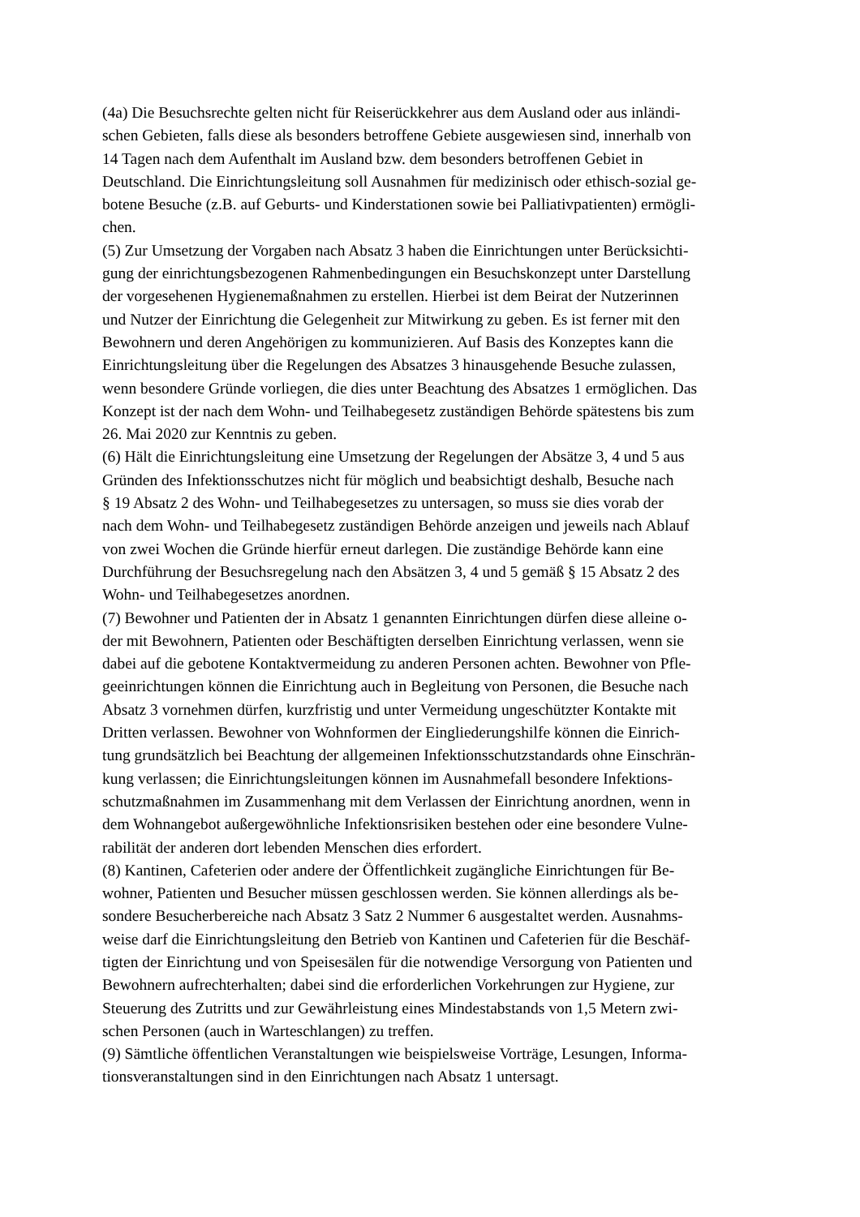(4a) Die Besuchsrechte gelten nicht für Reiserückkehrer aus dem Ausland oder aus inländi-
schen Gebieten, falls diese als besonders betroffene Gebiete ausgewiesen sind, innerhalb von
14 Tagen nach dem Aufenthalt im Ausland bzw. dem besonders betroffenen Gebiet in
Deutschland. Die Einrichtungsleitung soll Ausnahmen für medizinisch oder ethisch-sozial ge-
botene Besuche (z.B. auf Geburts- und Kinderstationen sowie bei Palliativpatienten) ermögli-
chen.
(5) Zur Umsetzung der Vorgaben nach Absatz 3 haben die Einrichtungen unter Berücksichti-
gung der einrichtungsbezogenen Rahmenbedingungen ein Besuchskonzept unter Darstellung
der vorgesehenen Hygienemaßnahmen zu erstellen. Hierbei ist dem Beirat der Nutzerinnen
und Nutzer der Einrichtung die Gelegenheit zur Mitwirkung zu geben. Es ist ferner mit den
Bewohnern und deren Angehörigen zu kommunizieren. Auf Basis des Konzeptes kann die
Einrichtungsleitung über die Regelungen des Absatzes 3 hinausgehende Besuche zulassen,
wenn besondere Gründe vorliegen, die dies unter Beachtung des Absatzes 1 ermöglichen. Das
Konzept ist der nach dem Wohn- und Teilhabegesetz zuständigen Behörde spätestens bis zum
26. Mai 2020 zur Kenntnis zu geben.
(6) Hält die Einrichtungsleitung eine Umsetzung der Regelungen der Absätze 3, 4 und 5 aus
Gründen des Infektionsschutzes nicht für möglich und beabsichtigt deshalb, Besuche nach
§ 19 Absatz 2 des Wohn- und Teilhabegesetzes zu untersagen, so muss sie dies vorab der
nach dem Wohn- und Teilhabegesetz zuständigen Behörde anzeigen und jeweils nach Ablauf
von zwei Wochen die Gründe hierfür erneut darlegen. Die zuständige Behörde kann eine
Durchführung der Besuchsregelung nach den Absätzen 3, 4 und 5 gemäß § 15 Absatz 2 des
Wohn- und Teilhabegesetzes anordnen.
(7) Bewohner und Patienten der in Absatz 1 genannten Einrichtungen dürfen diese alleine o-
der mit Bewohnern, Patienten oder Beschäftigten derselben Einrichtung verlassen, wenn sie
dabei auf die gebotene Kontaktvermeidung zu anderen Personen achten. Bewohner von Pfle-
geeinrichtungen können die Einrichtung auch in Begleitung von Personen, die Besuche nach
Absatz 3 vornehmen dürfen, kurzfristig und unter Vermeidung ungeschützter Kontakte mit
Dritten verlassen. Bewohner von Wohnformen der Eingliederungshilfe können die Einrich-
tung grundsätzlich bei Beachtung der allgemeinen Infektionsschutzstandards ohne Einschrän-
kung verlassen; die Einrichtungsleitungen können im Ausnahmefall besondere Infektions-
schutzmaßnahmen im Zusammenhang mit dem Verlassen der Einrichtung anordnen, wenn in
dem Wohnangebot außergewöhnliche Infektionsrisiken bestehen oder eine besondere Vulne-
rabilität der anderen dort lebenden Menschen dies erfordert.
(8) Kantinen, Cafeterien oder andere der Öffentlichkeit zugängliche Einrichtungen für Be-
wohner, Patienten und Besucher müssen geschlossen werden. Sie können allerdings als be-
sondere Besucherbereiche nach Absatz 3 Satz 2 Nummer 6 ausgestaltet werden. Ausnahms-
weise darf die Einrichtungsleitung den Betrieb von Kantinen und Cafeterien für die Beschäf-
tigten der Einrichtung und von Speisesälen für die notwendige Versorgung von Patienten und
Bewohnern aufrechterhalten; dabei sind die erforderlichen Vorkehrungen zur Hygiene, zur
Steuerung des Zutritts und zur Gewährleistung eines Mindestabstands von 1,5 Metern zwi-
schen Personen (auch in Warteschlangen) zu treffen.
(9) Sämtliche öffentlichen Veranstaltungen wie beispielsweise Vorträge, Lesungen, Informa-
tionsveranstaltungen sind in den Einrichtungen nach Absatz 1 untersagt.